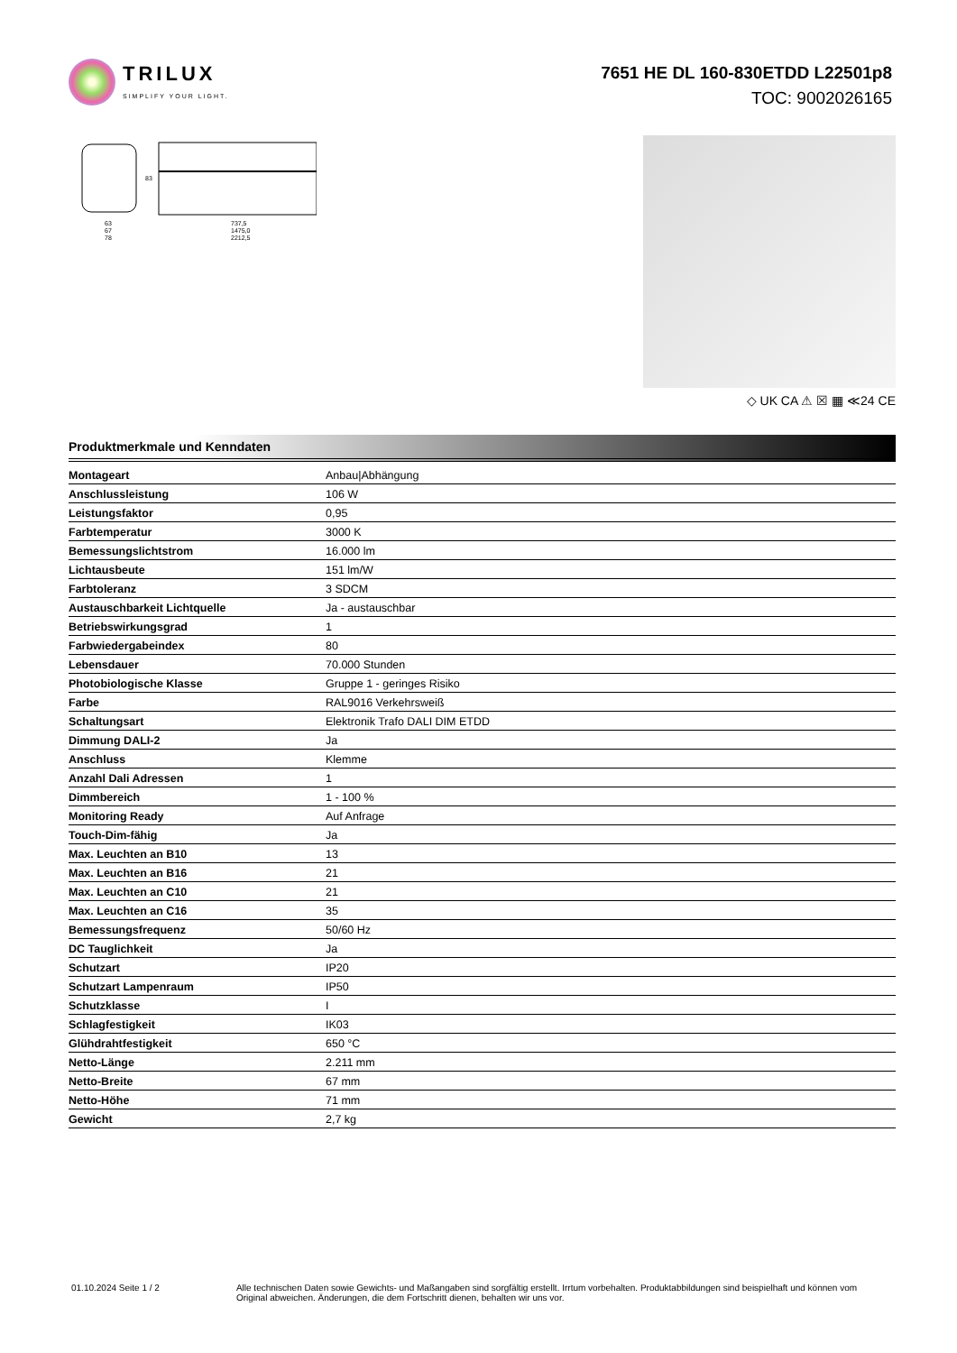TRILUX
SIMPLIFY YOUR LIGHT.
7651 HE DL 160-830ETDD L22501p8
TOC: 9002026165
83
63
67
78
737,5
1475,0
2212,5
◇ UK CA ⚠ ☒ ▦ ≪24 CE
Produktmerkmale und Kenndaten
| Montageart | Anbau/Abhängung |
| Anschlussleistung | 106 W |
| Leistungsfaktor | 0,95 |
| Farbtemperatur | 3000 K |
| Bemessungslichtstrom | 16.000 lm |
| Lichtausbeute | 151 lm/W |
| Farbtoleranz | 3 SDCM |
| Austauschbarkeit Lichtquelle | Ja - austauschbar |
| Betriebswirkungsgrad | 1 |
| Farbwiedergabeindex | 80 |
| Lebensdauer | 70.000 Stunden |
| Photobiologische Klasse | Gruppe 1 - geringes Risiko |
| Farbe | RAL9016 Verkehrsweiß |
| Schaltungsart | Elektronik Trafo DALI DIM ETDD |
| Dimmung DALI-2 | Ja |
| Anschluss | Klemme |
| Anzahl Dali Adressen | 1 |
| Dimmbereich | 1 - 100 % |
| Monitoring Ready | Auf Anfrage |
| Touch-Dim-fähig | Ja |
| Max. Leuchten an B10 | 13 |
| Max. Leuchten an B16 | 21 |
| Max. Leuchten an C10 | 21 |
| Max. Leuchten an C16 | 35 |
| Bemessungsfrequenz | 50/60 Hz |
| DC Tauglichkeit | Ja |
| Schutzart | IP20 |
| Schutzart Lampenraum | IP50 |
| Schutzklasse | I |
| Schlagfestigkeit | IK03 |
| Glühdrahtfestigkeit | 650 °C |
| Netto-Länge | 2.211 mm |
| Netto-Breite | 67 mm |
| Netto-Höhe | 71 mm |
| Gewicht | 2,7 kg |
01.10.2024 Seite 1 / 2 Alle technischen Daten sowie Gewichts- und Maßangaben sind sorgfältig erstellt. Irrtum vorbehalten. Produktabbildungen sind beispielhaft und können vom Original abweichen. Änderungen, die dem Fortschritt dienen, behalten wir uns vor.